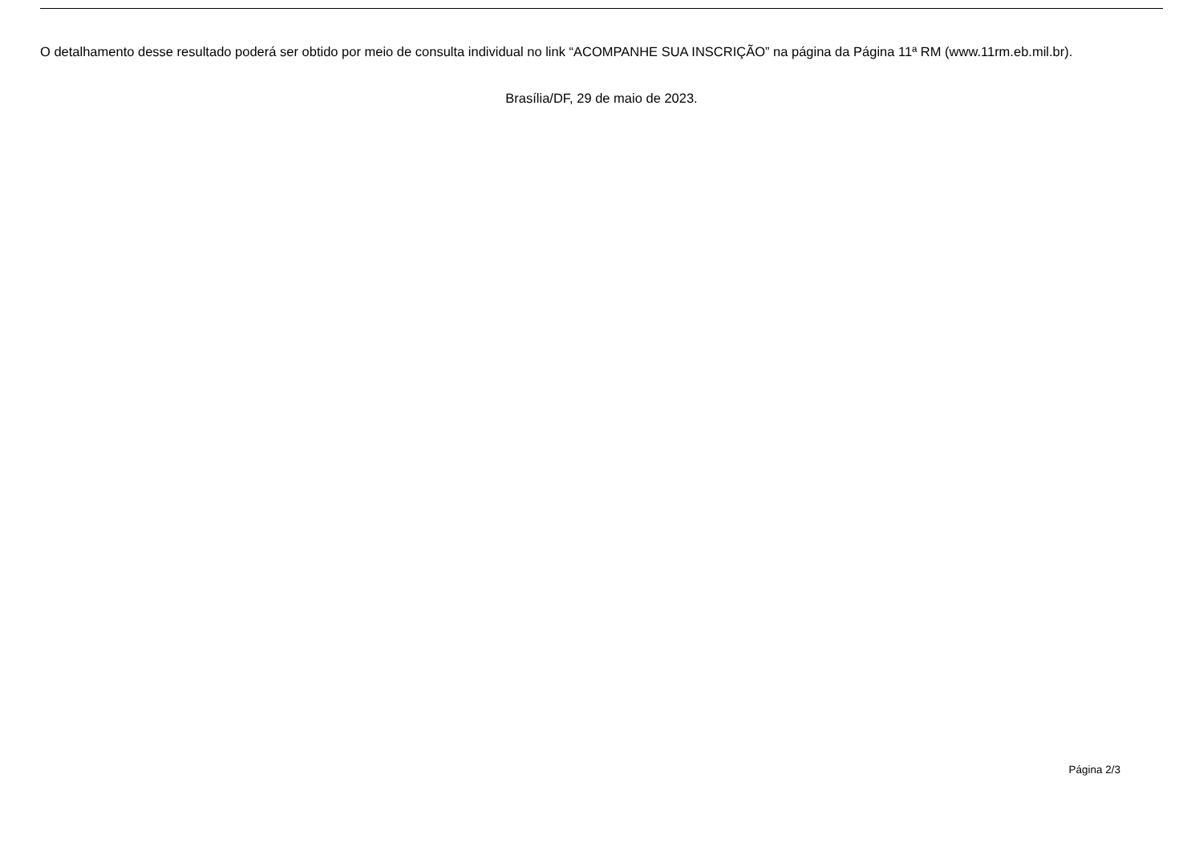O detalhamento desse resultado poderá ser obtido por meio de consulta individual no link “ACOMPANHE SUA INSCRIÇÃO” na página da Página 11ª RM (www.11rm.eb.mil.br).
Brasília/DF, 29 de maio de 2023.
Página 2/3